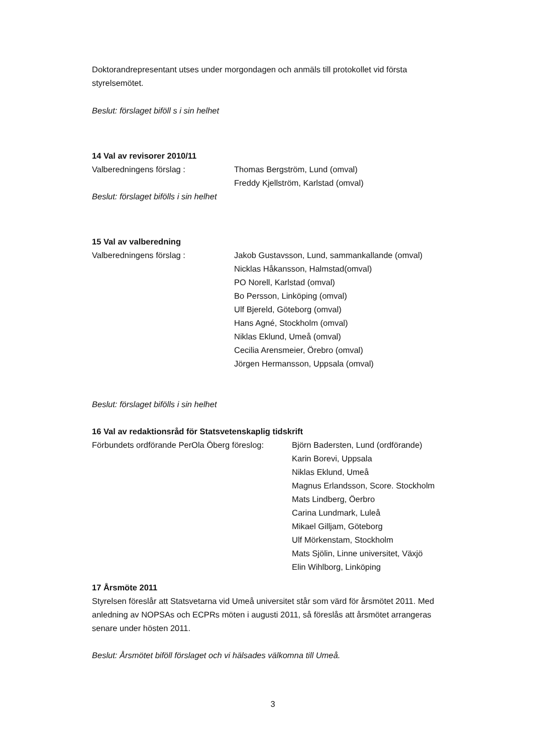Doktorandrepresentant utses under morgondagen och anmäls till protokollet vid första styrelsemötet.
Beslut: förslaget biföll s i sin helhet
14 Val av revisorer 2010/11
Valberedningens förslag : Thomas Bergström, Lund (omval)
Freddy Kjellström, Karlstad (omval)
Beslut: förslaget bifölls i sin helhet
15 Val av valberedning
Valberedningens förslag : Jakob Gustavsson, Lund, sammankallande (omval)
Nicklas Håkansson, Halmstad(omval)
PO Norell, Karlstad (omval)
Bo Persson, Linköping (omval)
Ulf Bjereld, Göteborg (omval)
Hans Agné, Stockholm (omval)
Niklas Eklund, Umeå (omval)
Cecilia Arensmeier, Örebro (omval)
Jörgen Hermansson, Uppsala (omval)
Beslut: förslaget bifölls i sin helhet
16 Val av redaktionsråd för Statsvetenskaplig tidskrift
Förbundets ordförande PerOla Öberg föreslog:
Björn Badersten, Lund (ordförande)
Karin Borevi, Uppsala
Niklas Eklund, Umeå
Magnus Erlandsson, Score. Stockholm
Mats Lindberg, Öerbro
Carina Lundmark, Luleå
Mikael Gilljam, Göteborg
Ulf Mörkenstam, Stockholm
Mats Sjölin, Linne universitet, Växjö
Elin Wihlborg, Linköping
17 Årsmöte 2011
Styrelsen föreslår att Statsvetarna vid Umeå universitet står som värd för årsmötet 2011. Med anledning av NOPSAs och ECPRs möten i augusti 2011, så föreslås att årsmötet arrangeras senare under hösten 2011.
Beslut: Årsmötet biföll förslaget och vi hälsades välkomna till Umeå.
3